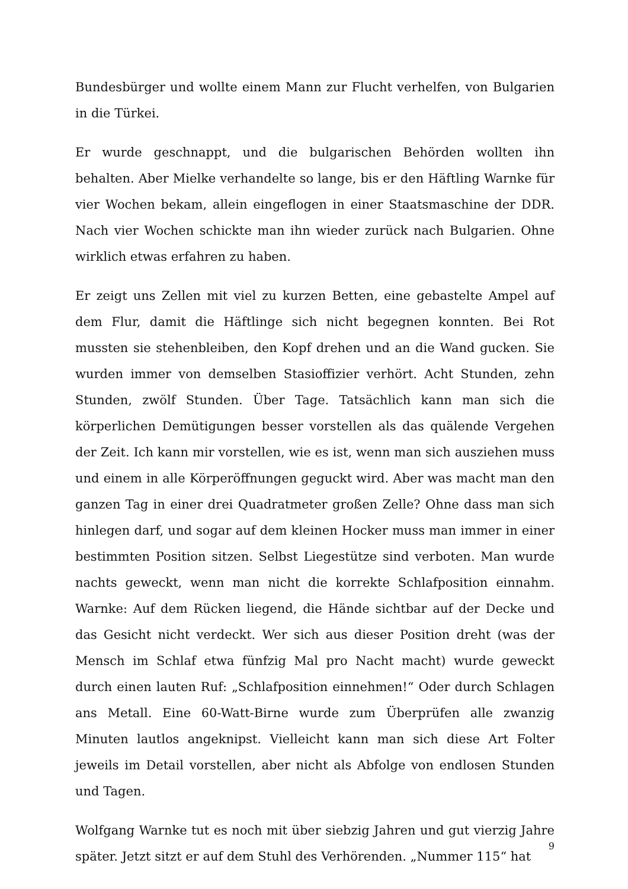Bundesbürger und wollte einem Mann zur Flucht verhelfen, von Bulgarien in die Türkei.
Er wurde geschnappt, und die bulgarischen Behörden wollten ihn behalten. Aber Mielke verhandelte so lange, bis er den Häftling Warnke für vier Wochen bekam, allein eingeflogen in einer Staatsmaschine der DDR. Nach vier Wochen schickte man ihn wieder zurück nach Bulgarien. Ohne wirklich etwas erfahren zu haben.
Er zeigt uns Zellen mit viel zu kurzen Betten, eine gebastelte Ampel auf dem Flur, damit die Häftlinge sich nicht begegnen konnten. Bei Rot mussten sie stehenbleiben, den Kopf drehen und an die Wand gucken. Sie wurden immer von demselben Stasioffizier verhört. Acht Stunden, zehn Stunden, zwölf Stunden. Über Tage. Tatsächlich kann man sich die körperlichen Demütigungen besser vorstellen als das quälende Vergehen der Zeit. Ich kann mir vorstellen, wie es ist, wenn man sich ausziehen muss und einem in alle Körperöffnungen geguckt wird. Aber was macht man den ganzen Tag in einer drei Quadratmeter großen Zelle? Ohne dass man sich hinlegen darf, und sogar auf dem kleinen Hocker muss man immer in einer bestimmten Position sitzen. Selbst Liegestütze sind verboten. Man wurde nachts geweckt, wenn man nicht die korrekte Schlafposition einnahm. Warnke: Auf dem Rücken liegend, die Hände sichtbar auf der Decke und das Gesicht nicht verdeckt. Wer sich aus dieser Position dreht (was der Mensch im Schlaf etwa fünfzig Mal pro Nacht macht) wurde geweckt durch einen lauten Ruf: „Schlafposition einnehmen!“ Oder durch Schlagen ans Metall. Eine 60-Watt-Birne wurde zum Überprüfen alle zwanzig Minuten lautlos angeknipst. Vielleicht kann man sich diese Art Folter jeweils im Detail vorstellen, aber nicht als Abfolge von endlosen Stunden und Tagen.
Wolfgang Warnke tut es noch mit über siebzig Jahren und gut vierzig Jahre später. Jetzt sitzt er auf dem Stuhl des Verhörenden. „Nummer 115“ hat
9